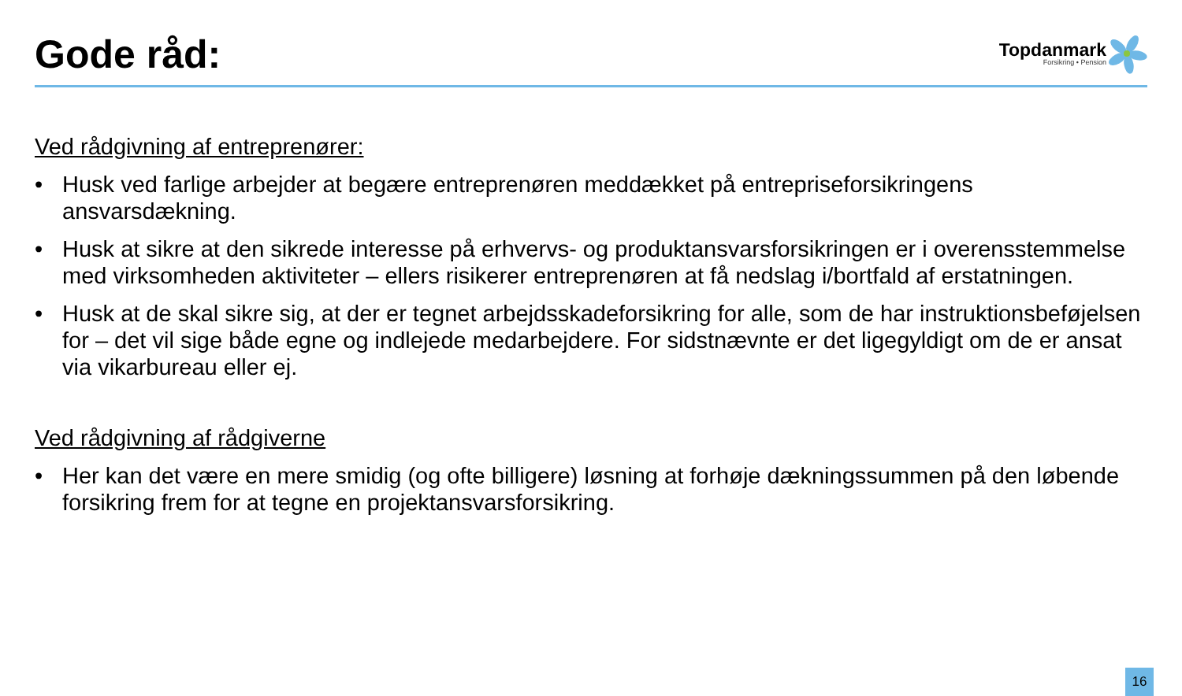Gode råd:
Topdanmark
Forsikring • Pension
Ved rådgivning af entreprenører:
• Husk ved farlige arbejder at begære entreprenøren meddækket på entrepriseforsikringens ansvarsdækning.
• Husk at sikre at den sikrede interesse på erhvervs- og produktansvarsforsikringen er i overensstemmelse med virksomheden aktiviteter – ellers risikerer entreprenøren at få nedslag i/bortfald af erstatningen.
• Husk at de skal sikre sig, at der er tegnet arbejdsskadeforsikring for alle, som de har instruktionsbeføjelsen for – det vil sige både egne og indlejede medarbejdere. For sidstnævnte er det ligegyldigt om de er ansat via vikarbureau eller ej.
Ved rådgivning af rådgiverne
• Her kan det være en mere smidig (og ofte billigere) løsning at forhøje dækningssummen på den løbende forsikring frem for at tegne en projektansvarsforsikring.
16